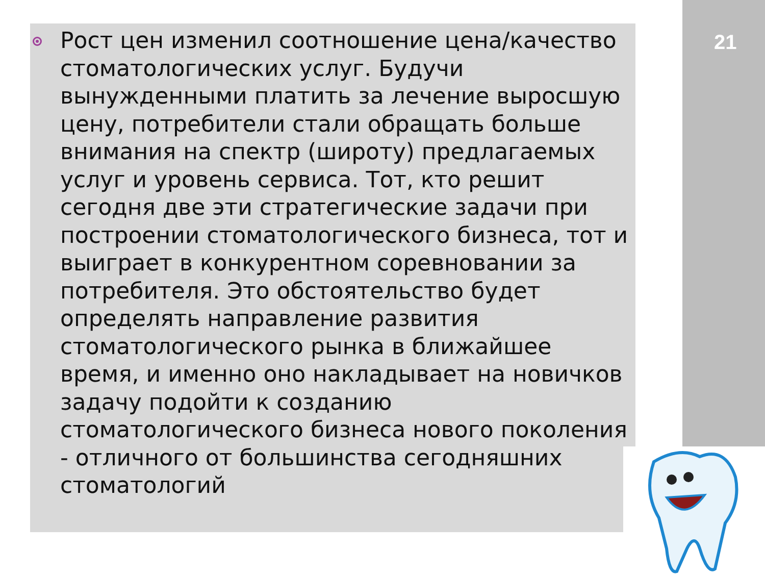21
Рост цен изменил соотношение цена/качество стоматологических услуг. Будучи вынужденными платить за лечение выросшую цену, потребители стали обращать больше внимания на спектр (широту) предлагаемых услуг и уровень сервиса. Тот, кто решит сегодня две эти стратегические задачи при построении стоматологического бизнеса, тот и выиграет в конкурентном соревновании за потребителя. Это обстоятельство будет определять направление развития стоматологического рынка в ближайшее время, и именно оно накладывает на новичков задачу подойти к созданию стоматологического бизнеса нового поколения - отличного от большинства сегодняшних стоматологий